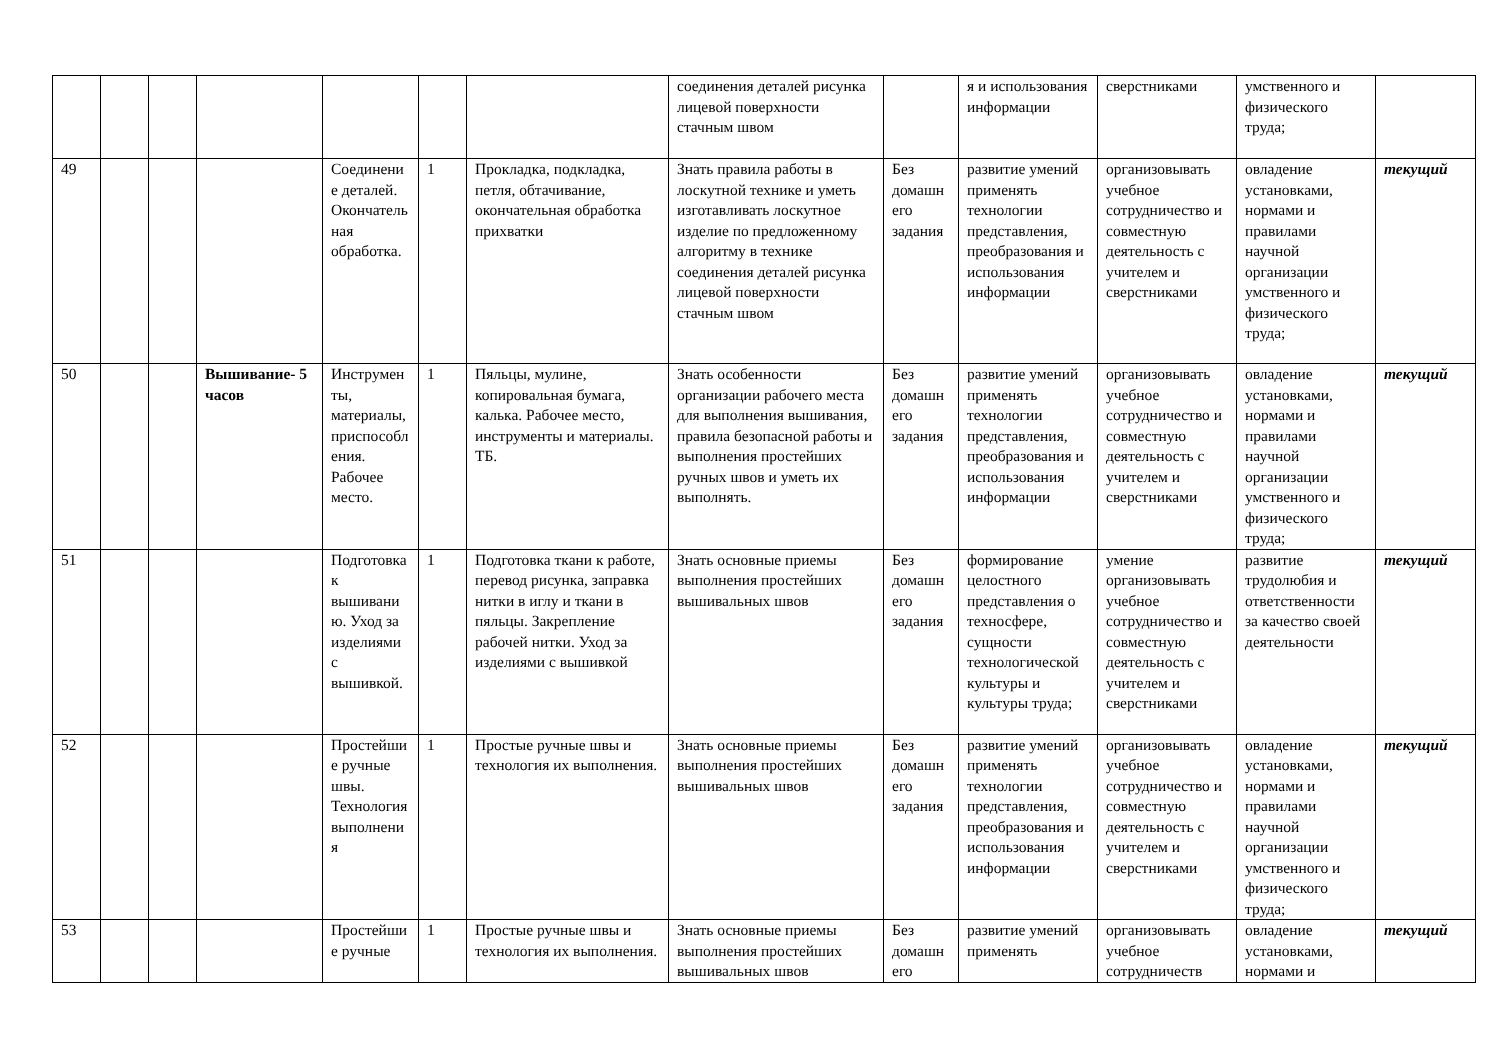| | | | | | | | соединения деталей рисунка лицевой поверхности стачным швом | | я и использования информации | сверстниками | умственного и физического труда; | |
| 49 | | | | Соединение деталей. Окончательная обработка. | 1 | Прокладка, подкладка, петля, обтачивание, окончательная обработка прихватки | Знать правила работы в лоскутной технике и уметь изготавливать лоскутное изделие по предложенному алгоритму в технике соединения деталей рисунка лицевой поверхности стачным швом | Без домашнего задания | развитие умений применять технологии представления, преобразования и использования информации | организовывать учебное сотрудничество и совместную деятельность с учителем и сверстниками | овладение установками, нормами и правилами научной организации умственного и физического труда; | текущий |
| 50 | | | Вышивание- 5 часов | Инструменты, материалы, приспособления. Рабочее место. | 1 | Пяльцы, мулине, копировальная бумага, калька. Рабочее место, инструменты и материалы. ТБ. | Знать особенности организации рабочего места для выполнения вышивания, правила безопасной работы и выполнения простейших ручных швов и уметь их выполнять. | Без домашнего задания | развитие умений применять технологии представления, преобразования и использования информации | организовывать учебное сотрудничество и совместную деятельность с учителем и сверстниками | овладение установками, нормами и правилами научной организации умственного и физического труда; | текущий |
| 51 | | | | Подготовка к вышиванию. Уход за изделиями с вышивкой. | 1 | Подготовка ткани к работе, перевод рисунка, заправка нитки в иглу и ткани в пяльцы. Закрепление рабочей нитки. Уход за изделиями с вышивкой | Знать основные приемы выполнения простейших вышивальных швов | Без домашнего задания | формирование целостного представления о техносфере, сущности технологической культуры и культуры труда; | умение организовывать учебное сотрудничество и совместную деятельность с учителем и сверстниками | развитие трудолюбия и ответственности за качество своей деятельности | текущий |
| 52 | | | | Простейшие ручные швы. Технология выполнения | 1 | Простые ручные швы и технология их выполнения. | Знать основные приемы выполнения простейших вышивальных швов | Без домашнего задания | развитие умений применять технологии представления, преобразования и использования информации | организовывать учебное сотрудничество и совместную деятельность с учителем и сверстниками | овладение установками, нормами и правилами научной организации умственного и физического труда; | текущий |
| 53 | | | | Простейшие ручные | 1 | Простые ручные швы и технология их выполнения. | Знать основные приемы выполнения простейших вышивальных швов | Без домашнего | развитие умений применять | организовывать учебное сотрудничеств | овладение установками, нормами и | текущий |